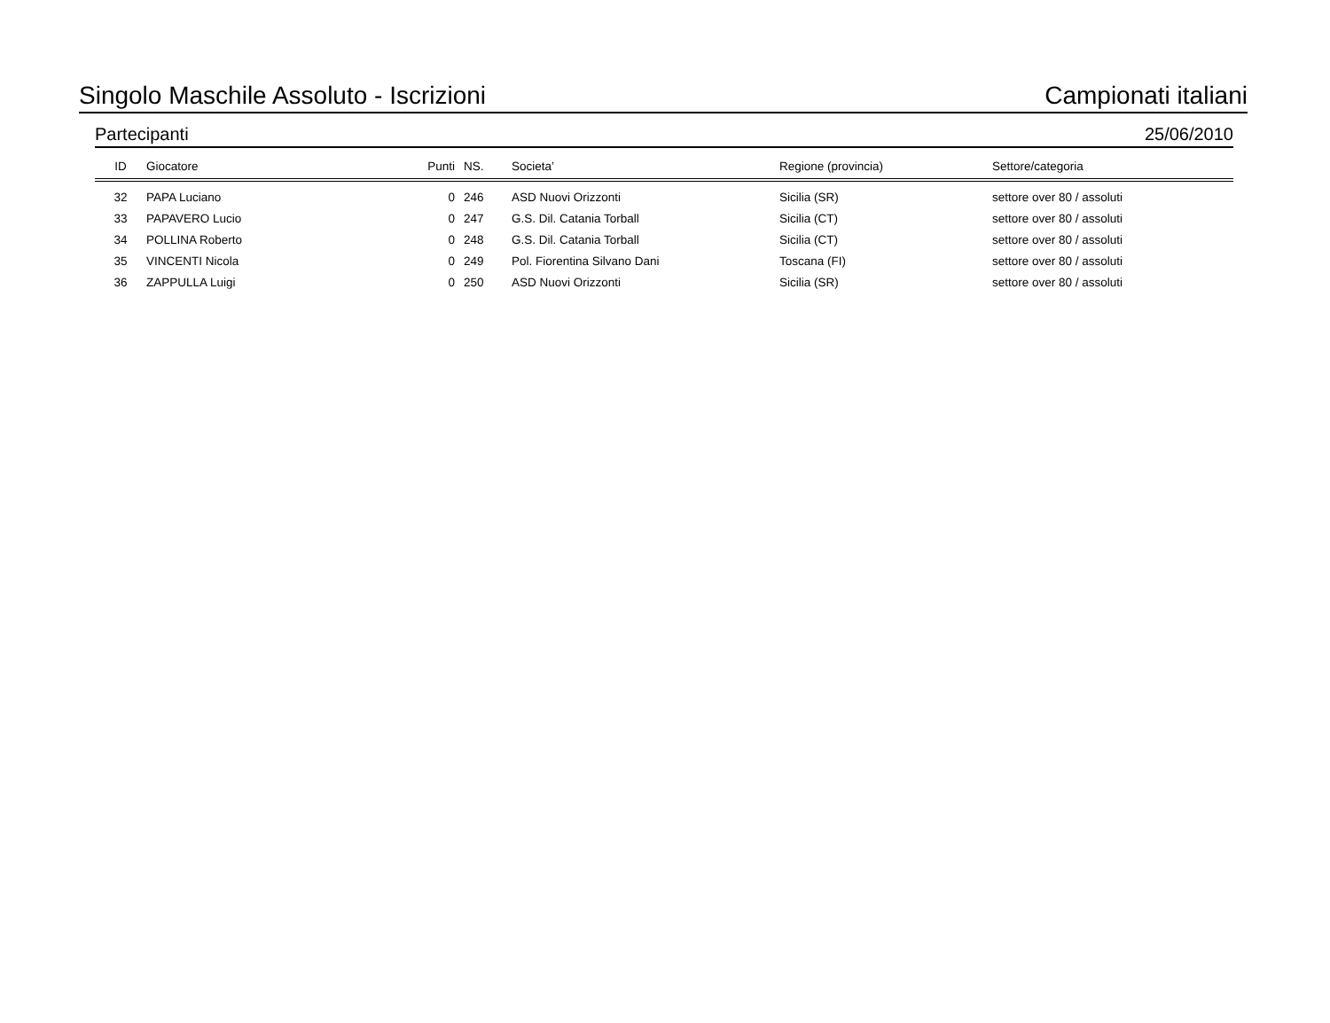Singolo Maschile Assoluto - Iscrizioni Campionati italiani
Partecipanti 25/06/2010
| ID | Giocatore | Punti | NS. | Societa’ | Regione (provincia) | Settore/categoria |
| --- | --- | --- | --- | --- | --- | --- |
| 32 | PAPA Luciano | 0 | 246 | ASD Nuovi Orizzonti | Sicilia (SR) | settore over 80 / assoluti |
| 33 | PAPAVERO Lucio | 0 | 247 | G.S. Dil. Catania Torball | Sicilia (CT) | settore over 80 / assoluti |
| 34 | POLLINA Roberto | 0 | 248 | G.S. Dil. Catania Torball | Sicilia (CT) | settore over 80 / assoluti |
| 35 | VINCENTI Nicola | 0 | 249 | Pol. Fiorentina Silvano Dani | Toscana (FI) | settore over 80 / assoluti |
| 36 | ZAPPULLA Luigi | 0 | 250 | ASD Nuovi Orizzonti | Sicilia (SR) | settore over 80 / assoluti |